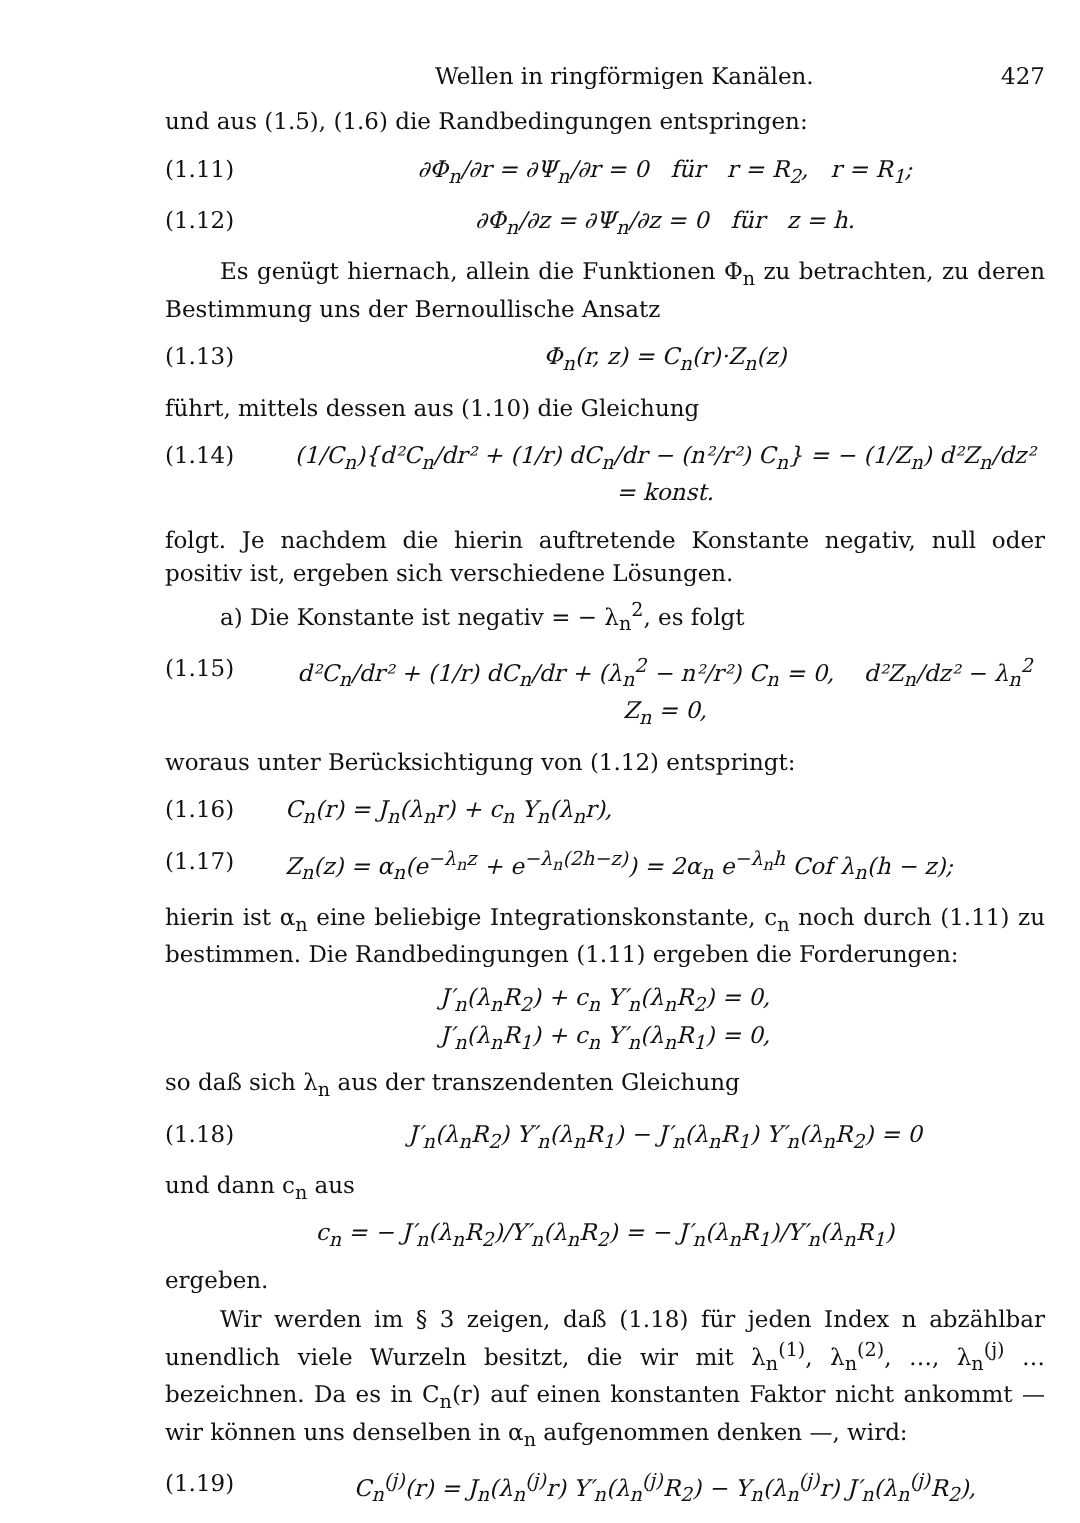Wellen in ringförmigen Kanälen. 427
und aus (1.5), (1.6) die Randbedingungen entspringen:
(1.11) ∂Φ<sub>n</sub>/∂r = ∂Ψ<sub>n</sub>/∂r = 0 für r = R<sub>2</sub>, r = R<sub>1</sub>;
(1.12) ∂Φ<sub>n</sub>/∂z = ∂Ψ<sub>n</sub>/∂z = 0 für z = h.
Es genügt hiernach, allein die Funktionen Φ<sub>n</sub> zu betrachten, zu deren Bestimmung uns der Bernoullische Ansatz
(1.13) Φ<sub>n</sub>(r, z) = C<sub>n</sub>(r)·Z<sub>n</sub>(z)
führt, mittels dessen aus (1.10) die Gleichung
(1.14) (1/C<sub>n</sub>){d²C<sub>n</sub>/dr² + (1/r) dC<sub>n</sub>/dr − (n²/r²) C<sub>n</sub>} = − (1/Z<sub>n</sub>) d²Z<sub>n</sub>/dz² = konst.
folgt. Je nachdem die hierin auftretende Konstante negativ, null oder positiv ist, ergeben sich verschiedene Lösungen.
a) Die Konstante ist negativ = − λ<sub>n</sub><sup>2</sup>, es folgt
(1.15) d²C<sub>n</sub>/dr² + (1/r) dC<sub>n</sub>/dr + (λ<sub>n</sub><sup>2</sup> − n²/r²) C<sub>n</sub> = 0, d²Z<sub>n</sub>/dz² − λ<sub>n</sub><sup>2</sup> Z<sub>n</sub> = 0,
woraus unter Berücksichtigung von (1.12) entspringt:
(1.16) C<sub>n</sub>(r) = J<sub>n</sub>(λ<sub>n</sub>r) + c<sub>n</sub> Y<sub>n</sub>(λ<sub>n</sub>r),
(1.17) Z<sub>n</sub>(z) = α<sub>n</sub>(e<sup>−λ<sub>n</sub>z</sup> + e<sup>−λ<sub>n</sub>(2h−z)</sup>) = 2α<sub>n</sub> e<sup>−λ<sub>n</sub>h</sup> Cof λ<sub>n</sub>(h − z);
hierin ist α<sub>n</sub> eine beliebige Integrationskonstante, c<sub>n</sub> noch durch (1.11) zu bestimmen. Die Randbedingungen (1.11) ergeben die Forderungen:
J′<sub>n</sub>(λ<sub>n</sub>R<sub>2</sub>) + c<sub>n</sub> Y′<sub>n</sub>(λ<sub>n</sub>R<sub>2</sub>) = 0,
J′<sub>n</sub>(λ<sub>n</sub>R<sub>1</sub>) + c<sub>n</sub> Y′<sub>n</sub>(λ<sub>n</sub>R<sub>1</sub>) = 0,
so daß sich λ<sub>n</sub> aus der transzendenten Gleichung
(1.18) J′<sub>n</sub>(λ<sub>n</sub>R<sub>2</sub>) Y′<sub>n</sub>(λ<sub>n</sub>R<sub>1</sub>) − J′<sub>n</sub>(λ<sub>n</sub>R<sub>1</sub>) Y′<sub>n</sub>(λ<sub>n</sub>R<sub>2</sub>) = 0
und dann c<sub>n</sub> aus
c<sub>n</sub> = − J′<sub>n</sub>(λ<sub>n</sub>R<sub>2</sub>)/Y′<sub>n</sub>(λ<sub>n</sub>R<sub>2</sub>) = − J′<sub>n</sub>(λ<sub>n</sub>R<sub>1</sub>)/Y′<sub>n</sub>(λ<sub>n</sub>R<sub>1</sub>)
ergeben.
Wir werden im § 3 zeigen, daß (1.18) für jeden Index n abzählbar unendlich viele Wurzeln besitzt, die wir mit λ<sub>n</sub><sup>(1)</sup>, λ<sub>n</sub><sup>(2)</sup>, …, λ<sub>n</sub><sup>(j)</sup> … bezeichnen. Da es in C<sub>n</sub>(r) auf einen konstanten Faktor nicht ankommt — wir können uns denselben in α<sub>n</sub> aufgenommen denken —, wird:
(1.19) C<sub>n</sub><sup>(j)</sup>(r) = J<sub>n</sub>(λ<sub>n</sub><sup>(j)</sup>r) Y′<sub>n</sub>(λ<sub>n</sub><sup>(j)</sup>R<sub>2</sub>) − Y<sub>n</sub>(λ<sub>n</sub><sup>(j)</sup>r) J′<sub>n</sub>(λ<sub>n</sub><sup>(j)</sup>R<sub>2</sub>),